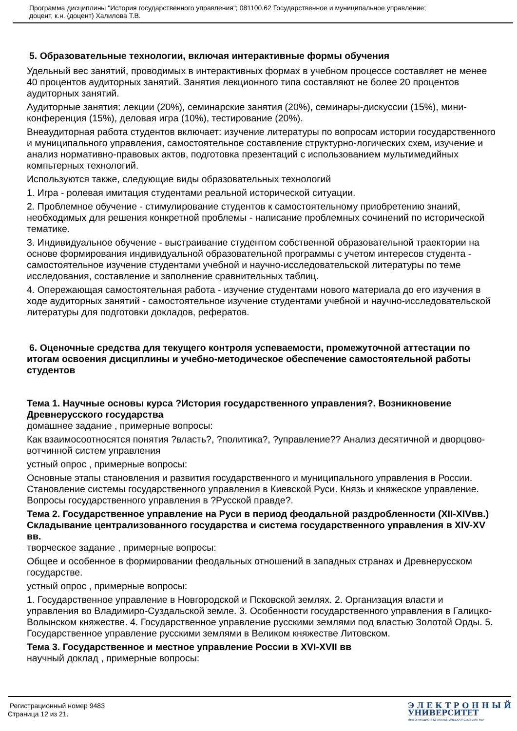Программа дисциплины "История государственного управления"; 081100.62 Государственное и муниципальное управление;
доцент, к.н. (доцент) Халилова Т.В.
5. Образовательные технологии, включая интерактивные формы обучения
Удельный вес занятий, проводимых в интерактивных формах в учебном процессе составляет не менее 40 процентов аудиторных занятий. Занятия лекционного типа составляют не более 20 процентов аудиторных занятий.
Аудиторные занятия: лекции (20%), семинарские занятия (20%), семинары-дискуссии (15%), мини-конференция (15%), деловая игра (10%), тестирование (20%).
Внеаудиторная работа студентов включает: изучение литературы по вопросам истории государственного и муниципального управления, самостоятельное составление структурно-логических схем, изучение и анализ нормативно-правовых актов, подготовка презентаций с использованием мультимедийных компьтерных технологий.
Используются также, следующие виды образовательных технологий
1. Игра - ролевая имитация студентами реальной исторической ситуации.
2. Проблемное обучение - стимулирование студентов к самостоятельному приобретению знаний, необходимых для решения конкретной проблемы - написание проблемных сочинений по исторической тематике.
3. Индивидуальное обучение - выстраивание студентом собственной образовательной траектории на основе формирования индивидуальной образовательной программы с учетом интересов студента - самостоятельное изучение студентами учебной и научно-исследовательской литературы по теме исследования, составление и заполнение сравнительных таблиц.
4. Опережающая самостоятельная работа - изучение студентами нового материала до его изучения в ходе аудиторных занятий - самостоятельное изучение студентами учебной и научно-исследовательской литературы для подготовки докладов, рефератов.
6. Оценочные средства для текущего контроля успеваемости, промежуточной аттестации по итогам освоения дисциплины и учебно-методическое обеспечение самостоятельной работы студентов
Тема 1. Научные основы курса ?История государственного управления?. Возникновение Древнерусского государства
домашнее задание , примерные вопросы:
Как взаимосоотносятся понятия ?власть?, ?политика?, ?управление?? Анализ десятичной и дворцово-вотчинной систем управления
устный опрос , примерные вопросы:
Основные этапы становления и развития государственного и муниципального управления в России. Становление системы государственного управления в Киевской Руси. Князь и княжеское управление. Вопросы государственного управления в ?Русской правде?.
Тема 2. Государственное управление на Руси в период феодальной раздробленности (XII-XIVвв.) Складывание централизованного государства и система государственного управления в XIV-XV вв.
творческое задание , примерные вопросы:
Общее и особенное в формировании феодальных отношений в западных странах и Древнерусском государстве.
устный опрос , примерные вопросы:
1. Государственное управление в Новгородской и Псковской землях. 2. Организация власти и управления во Владимиро-Суздальской земле. 3. Особенности государственного управления в Галицко-Волынском княжестве. 4. Государственное управление русскими землями под властью Золотой Орды. 5. Государственное управление русскими землями в Великом княжестве Литовском.
Тема 3. Государственное и местное управление России в XVI-XVII вв
научный доклад , примерные вопросы:
Регистрационный номер 9483
Страница 12 из 21.
Э Л Е К Т Р О Н Н Ы Й
УНИВЕРСИТЕТ
ИНФОРМАЦИОННО-АНАЛИТИЧЕСКАЯ СИСТЕМА КФУ